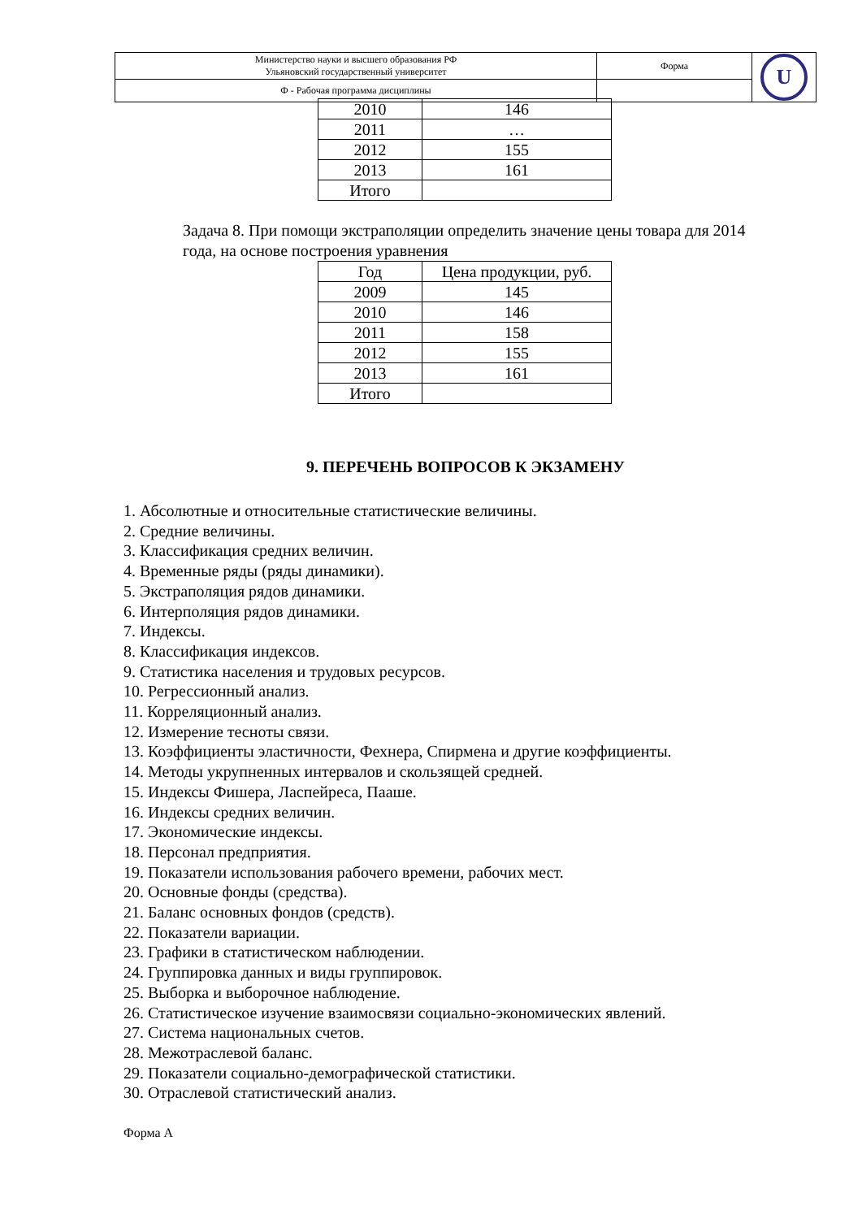| Министерство науки и высшего образования РФ Ульяновский государственный университет | Форма | U |
| Ф - Рабочая программа дисциплины | | |
| 2010 | 146 |
| 2011 | … |
| 2012 | 155 |
| 2013 | 161 |
| Итого | |
Задача 8. При помощи экстраполяции определить значение цены товара для 2014 года, на основе построения уравнения
| Год | Цена продукции, руб. |
| 2009 | 145 |
| 2010 | 146 |
| 2011 | 158 |
| 2012 | 155 |
| 2013 | 161 |
| Итого | |
9. ПЕРЕЧЕНЬ ВОПРОСОВ К ЭКЗАМЕНУ
1. Абсолютные и относительные статистические величины.
2. Средние величины.
3. Классификация средних величин.
4. Временные ряды (ряды динамики).
5. Экстраполяция рядов динамики.
6. Интерполяция рядов динамики.
7. Индексы.
8. Классификация индексов.
9. Статистика населения и трудовых ресурсов.
10. Регрессионный анализ.
11. Корреляционный анализ.
12. Измерение тесноты связи.
13. Коэффициенты эластичности, Фехнера, Спирмена и другие коэффициенты.
14. Методы укрупненных интервалов и скользящей средней.
15. Индексы Фишера, Ласпейреса, Пааше.
16. Индексы средних величин.
17. Экономические индексы.
18. Персонал предприятия.
19. Показатели использования рабочего времени, рабочих мест.
20. Основные фонды (средства).
21. Баланс основных фондов (средств).
22. Показатели вариации.
23. Графики в статистическом наблюдении.
24. Группировка данных и виды группировок.
25. Выборка и выборочное наблюдение.
26. Статистическое изучение взаимосвязи социально-экономических явлений.
27. Система национальных счетов.
28. Межотраслевой баланс.
29. Показатели социально-демографической статистики.
30. Отраслевой статистический анализ.
Форма А